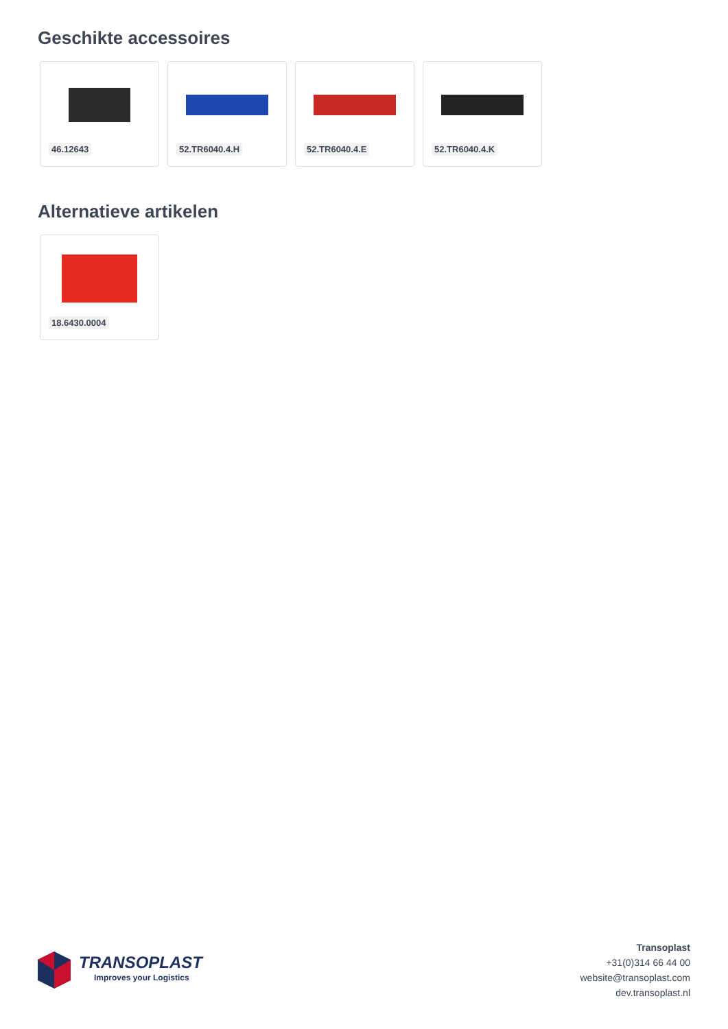Geschikte accessoires
46.12643 52.TR6040.4.H 52.TR6040.4.E 52.TR6040.4.K
Alternatieve artikelen
18.6430.0004
TRANSOPLAST
Improves your Logistics
Transoplast
+31(0)314 66 44 00
website@transoplast.com
dev.transoplast.nl